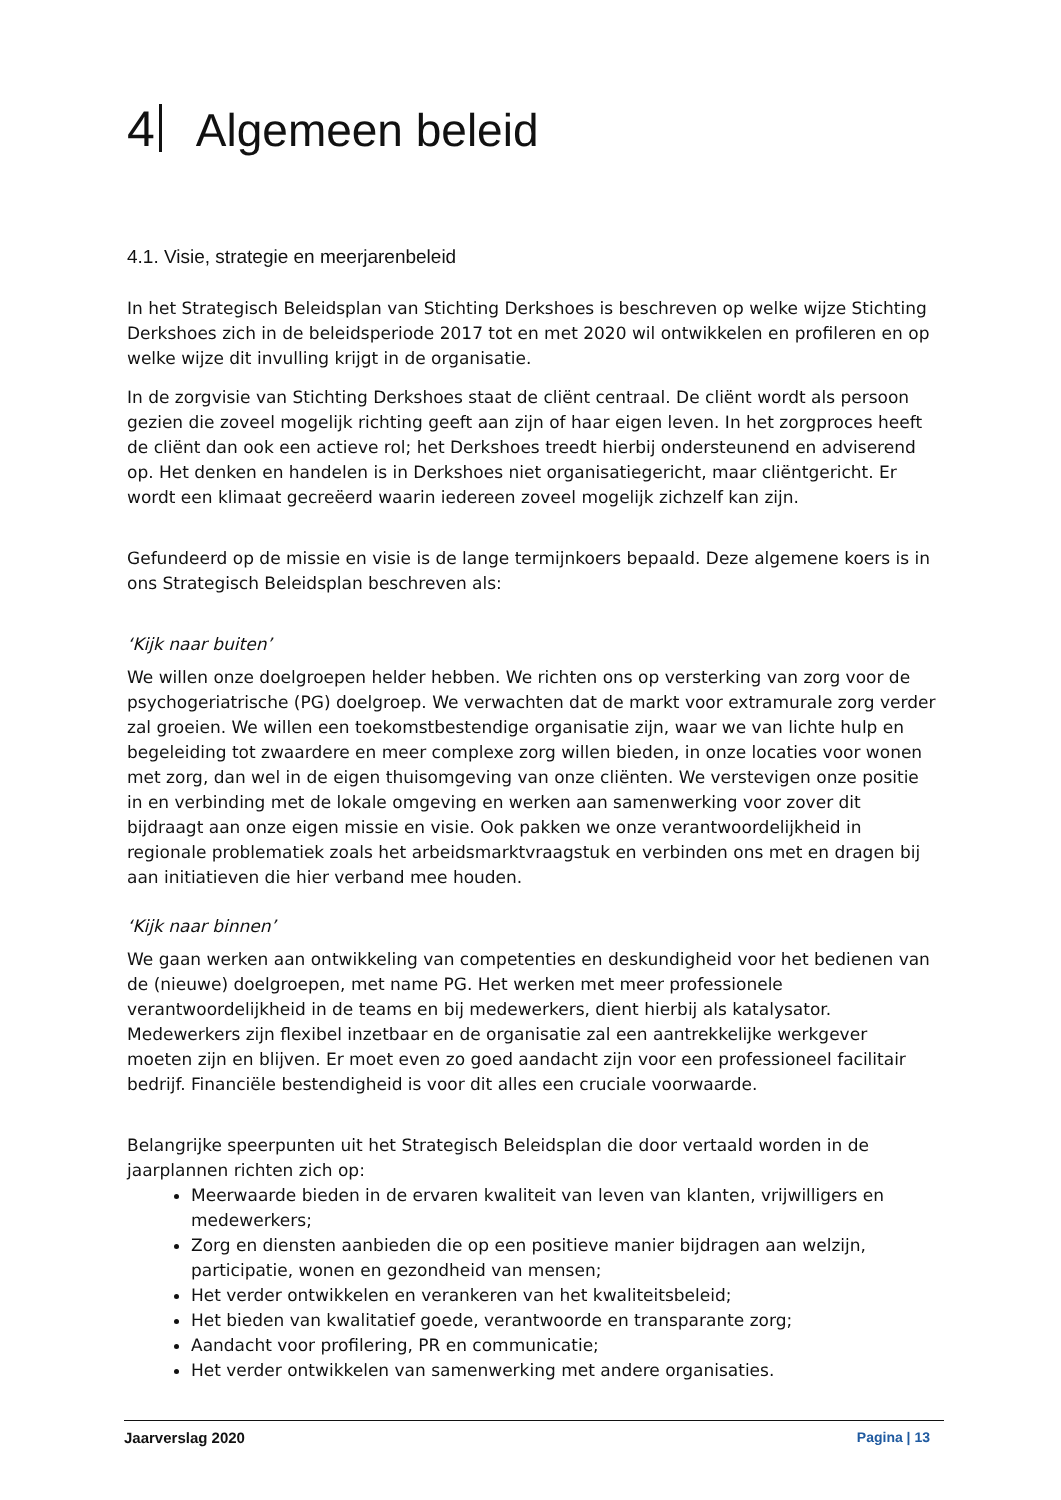4 Algemeen beleid
4.1. Visie, strategie en meerjarenbeleid
In het Strategisch Beleidsplan van Stichting Derkshoes is beschreven op welke wijze Stichting Derkshoes zich in de beleidsperiode 2017 tot en met 2020 wil ontwikkelen en profileren en op welke wijze dit invulling krijgt in de organisatie.
In de zorgvisie van Stichting Derkshoes staat de cliënt centraal. De cliënt wordt als persoon gezien die zoveel mogelijk richting geeft aan zijn of haar eigen leven. In het zorgproces heeft de cliënt dan ook een actieve rol; het Derkshoes treedt hierbij ondersteunend en adviserend op. Het denken en handelen is in Derkshoes niet organisatiegericht, maar cliëntgericht. Er wordt een klimaat gecreëerd waarin iedereen zoveel mogelijk zichzelf kan zijn.
Gefundeerd op de missie en visie is de lange termijnkoers bepaald. Deze algemene koers is in ons Strategisch Beleidsplan beschreven als:
‘Kijk naar buiten’
We willen onze doelgroepen helder hebben. We richten ons op versterking van zorg voor de psychogeriatrische (PG) doelgroep. We verwachten dat de markt voor extramurale zorg verder zal groeien. We willen een toekomstbestendige organisatie zijn, waar we van lichte hulp en begeleiding tot zwaardere en meer complexe zorg willen bieden, in onze locaties voor wonen met zorg, dan wel in de eigen thuisomgeving van onze cliënten. We verstevigen onze positie in en verbinding met de lokale omgeving en werken aan samenwerking voor zover dit bijdraagt aan onze eigen missie en visie. Ook pakken we onze verantwoordelijkheid in regionale problematiek zoals het arbeidsmarktvraagstuk en verbinden ons met en dragen bij aan initiatieven die hier verband mee houden.
‘Kijk naar binnen’
We gaan werken aan ontwikkeling van competenties en deskundigheid voor het bedienen van de (nieuwe) doelgroepen, met name PG. Het werken met meer professionele verantwoordelijkheid in de teams en bij medewerkers, dient hierbij als katalysator. Medewerkers zijn flexibel inzetbaar en de organisatie zal een aantrekkelijke werkgever moeten zijn en blijven. Er moet even zo goed aandacht zijn voor een professioneel facilitair bedrijf. Financiële bestendigheid is voor dit alles een cruciale voorwaarde.
Belangrijke speerpunten uit het Strategisch Beleidsplan die door vertaald worden in de jaarplannen richten zich op:
Meerwaarde bieden in de ervaren kwaliteit van leven van klanten, vrijwilligers en medewerkers;
Zorg en diensten aanbieden die op een positieve manier bijdragen aan welzijn, participatie, wonen en gezondheid van mensen;
Het verder ontwikkelen en verankeren van het kwaliteitsbeleid;
Het bieden van kwalitatief goede, verantwoorde en transparante zorg;
Aandacht voor profilering, PR en communicatie;
Het verder ontwikkelen van samenwerking met andere organisaties.
Jaarverslag 2020 Pagina | 13